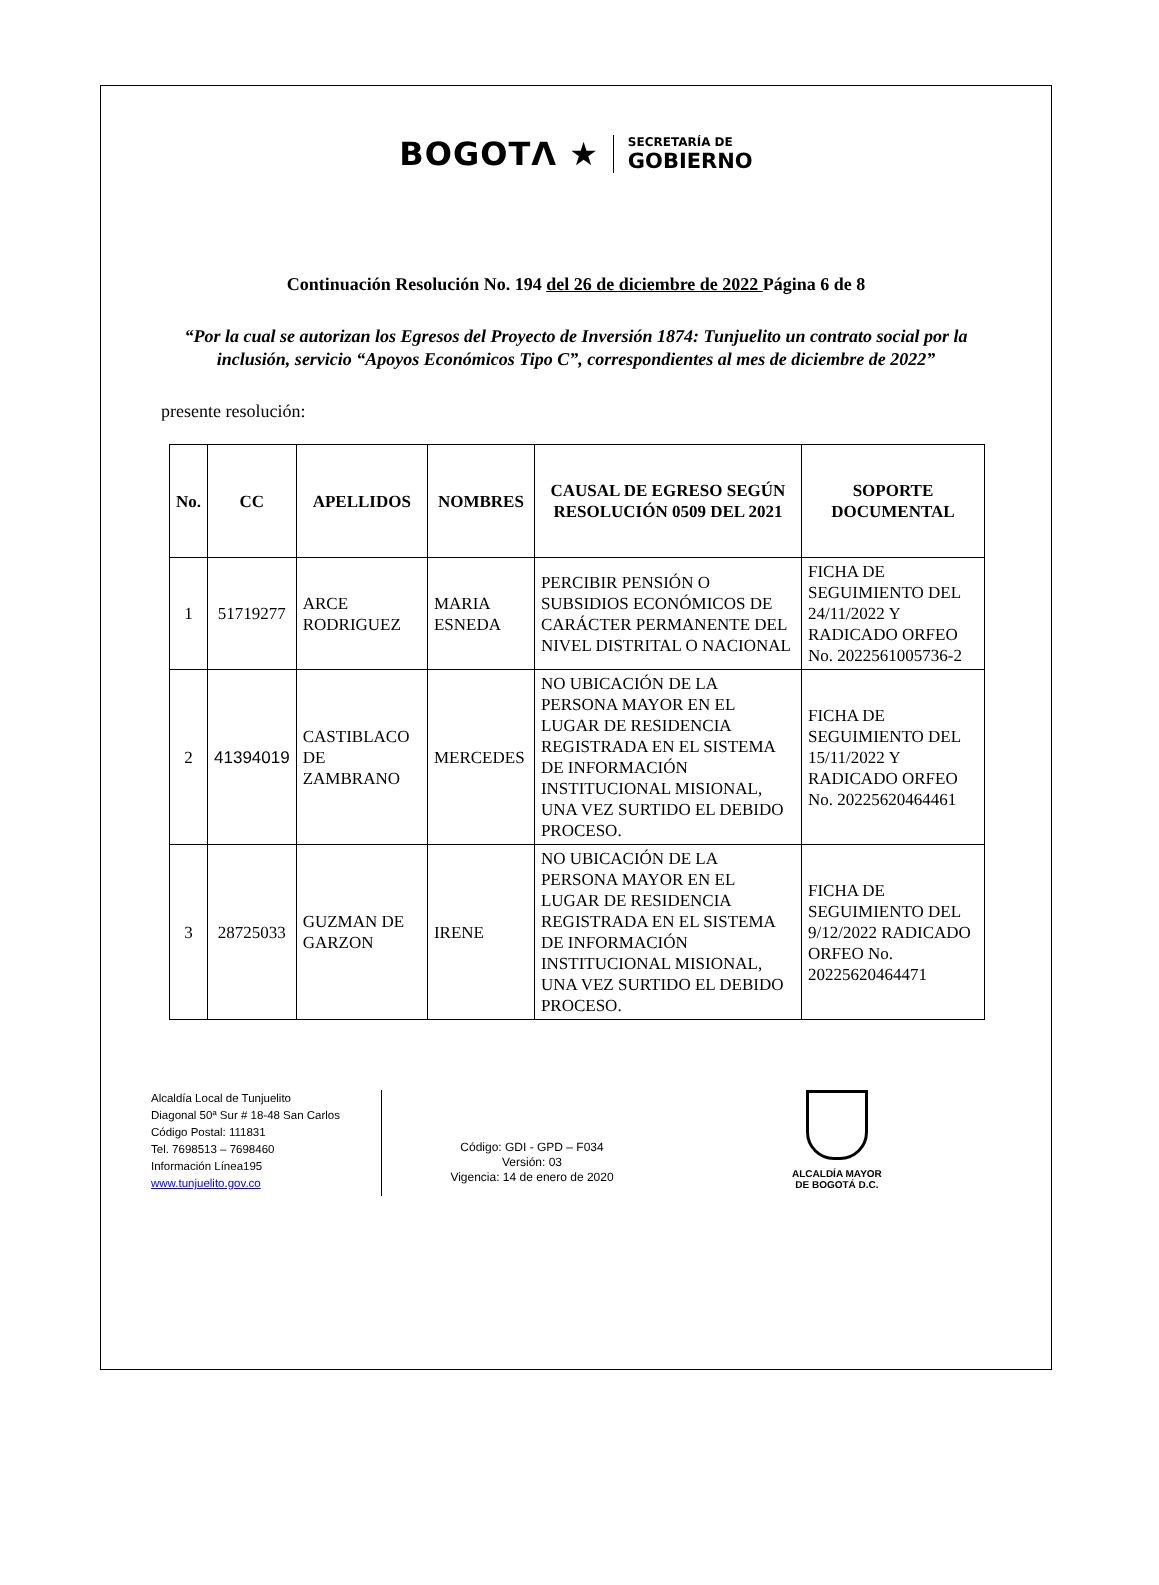BOGOTΛ ★
SECRETARÍA DE
GOBIERNO
Continuación Resolución No. 194 del 26 de diciembre de 2022 Página 6 de 8
“Por la cual se autorizan los Egresos del Proyecto de Inversión 1874: Tunjuelito un contrato social por la inclusión, servicio “Apoyos Económicos Tipo C”, correspondientes al mes de diciembre de 2022”
presente resolución:
| No. | CC | APELLIDOS | NOMBRES | CAUSAL DE EGRESO SEGÚN RESOLUCIÓN 0509 DEL 2021 | SOPORTE DOCUMENTAL |
| --- | --- | --- | --- | --- | --- |
| 1 | 51719277 | ARCE RODRIGUEZ | MARIA ESNEDA | PERCIBIR PENSIÓN O SUBSIDIOS ECONÓMICOS DE CARÁCTER PERMANENTE DEL NIVEL DISTRITAL O NACIONAL | FICHA DE SEGUIMIENTO DEL 24/11/2022 Y RADICADO ORFEO No. 2022561005736-2 |
| 2 | 41394019 | CASTIBLACO DE ZAMBRANO | MERCEDES | NO UBICACIÓN DE LA PERSONA MAYOR EN EL LUGAR DE RESIDENCIA REGISTRADA EN EL SISTEMA DE INFORMACIÓN INSTITUCIONAL MISIONAL, UNA VEZ SURTIDO EL DEBIDO PROCESO. | FICHA DE SEGUIMIENTO DEL 15/11/2022 Y RADICADO ORFEO No. 20225620464461 |
| 3 | 28725033 | GUZMAN DE GARZON | IRENE | NO UBICACIÓN DE LA PERSONA MAYOR EN EL LUGAR DE RESIDENCIA REGISTRADA EN EL SISTEMA DE INFORMACIÓN INSTITUCIONAL MISIONAL, UNA VEZ SURTIDO EL DEBIDO PROCESO. | FICHA DE SEGUIMIENTO DEL 9/12/2022 RADICADO ORFEO No. 20225620464471 |
Alcaldía Local de Tunjuelito
Diagonal 50ª Sur # 18-48 San Carlos
Código Postal: 111831
Tel. 7698513 – 7698460
Información Línea195
www.tunjuelito.gov.co
Código: GDI - GPD – F034
Versión: 03
Vigencia: 14 de enero de 2020
ALCALDÍA MAYOR
DE BOGOTÁ D.C.